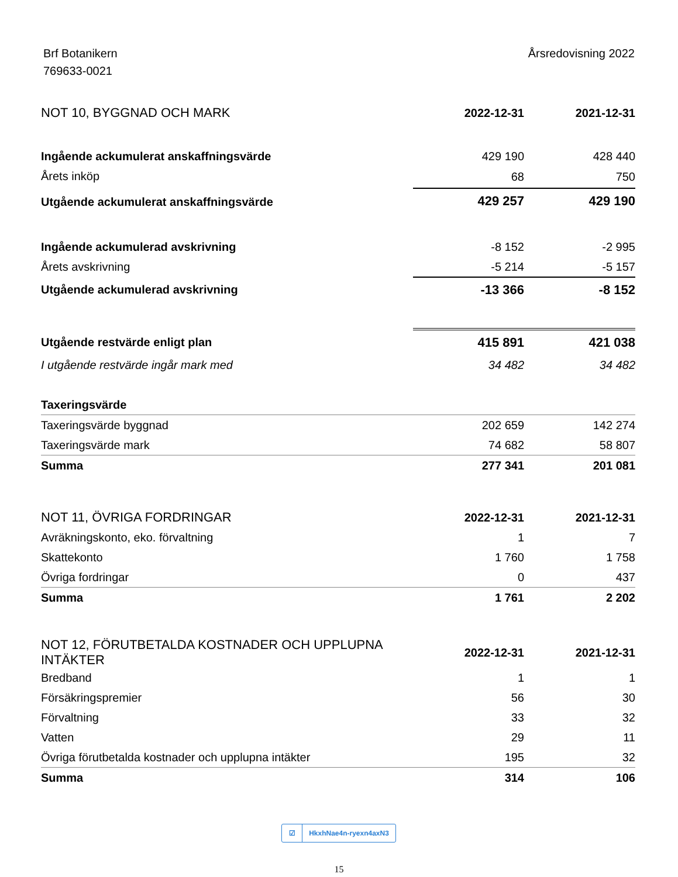Brf Botanikern
769633-0021
Årsredovisning 2022
| NOT 10, BYGGNAD OCH MARK | 2022-12-31 | 2021-12-31 |
| --- | --- | --- |
| Ingående ackumulerat anskaffningsvärde | 429 190 | 428 440 |
| Årets inköp | 68 | 750 |
| Utgående ackumulerat anskaffningsvärde | 429 257 | 429 190 |
| Ingående ackumulerad avskrivning | -8 152 | -2 995 |
| Årets avskrivning | -5 214 | -5 157 |
| Utgående ackumulerad avskrivning | -13 366 | -8 152 |
| Utgående restvärde enligt plan | 415 891 | 421 038 |
| I utgående restvärde ingår mark med | 34 482 | 34 482 |
| Taxeringsvärde | | |
| Taxeringsvärde byggnad | 202 659 | 142 274 |
| Taxeringsvärde mark | 74 682 | 58 807 |
| Summa | 277 341 | 201 081 |
| NOT 11, ÖVRIGA FORDRINGAR | 2022-12-31 | 2021-12-31 |
| --- | --- | --- |
| Avräkningskonto, eko. förvaltning | 1 | 7 |
| Skattekonto | 1 760 | 1 758 |
| Övriga fordringar | 0 | 437 |
| Summa | 1 761 | 2 202 |
| NOT 12, FÖRUTBETALDA KOSTNADER OCH UPPLUPNA INTÄKTER | 2022-12-31 | 2021-12-31 |
| --- | --- | --- |
| Bredband | 1 | 1 |
| Försäkringspremier | 56 | 30 |
| Förvaltning | 33 | 32 |
| Vatten | 29 | 11 |
| Övriga förutbetalda kostnader och upplupna intäkter | 195 | 32 |
| Summa | 314 | 106 |
☑ HkxhNae4n-ryexn4axN3
15